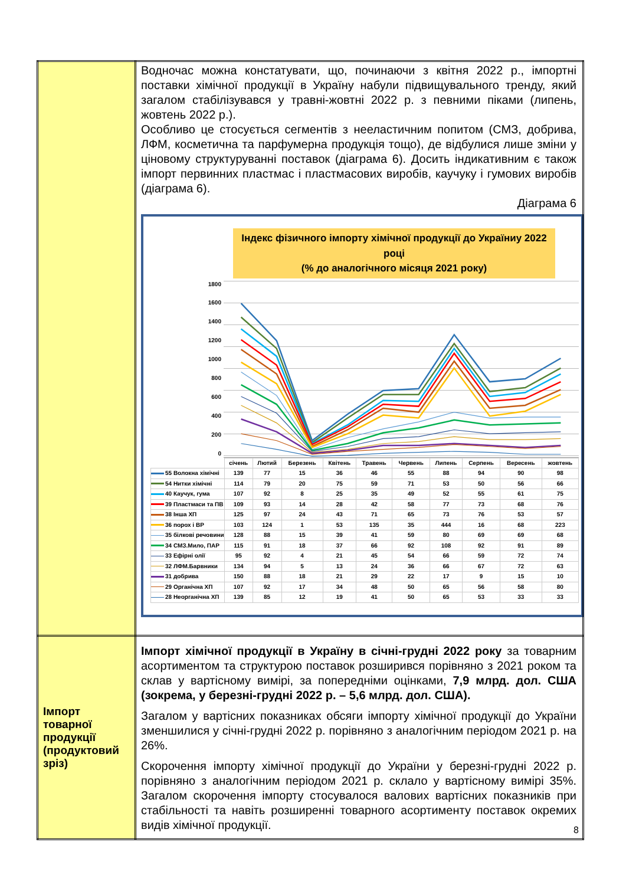| | Водночас можна констатувати, що, починаючи з квітня 2022 р., імпортні поставки хімічної продукції в Україну набули підвищувального тренду, який загалом стабілізувався у травні-жовтні 2022 р. з певними піками (липень, жовтень 2022 р.). Особливо це стосується сегментів з нееластичним попитом (СМЗ, добрива, ЛФМ, косметична та парфумерна продукція тощо), де відбулися лише зміни у ціновому структуруванні поставок (діаграма 6). Досить індикативним є також імпорт первинних пластмас і пластмасових виробів, каучуку і гумових виробів (діаграма 6). Діаграма 6 Індекс фізичного імпорту хімічної продукції до Україниу 2022 році (% до аналогічного місяця 2021 року) 1800 1600 1400 1200 1000 800 600 400 200 0 / / січень / Лютий / Березень / Квітень / Травень / Червень / Липень / Серпень / Вересень / жовтень / / --- / --- / --- / --- / --- / --- / --- / --- / --- / --- / --- / / 55 Волокна хімічні / 139 / 77 / 15 / 36 / 46 / 55 / 88 / 94 / 90 / 98 / / 54 Нитки хімічні / 114 / 79 / 20 / 75 / 59 / 71 / 53 / 50 / 56 / 66 / / 40 Каучук, гума / 107 / 92 / 8 / 25 / 35 / 49 / 52 / 55 / 61 / 75 / / 39 Пластмаси та ПВ / 109 / 93 / 14 / 28 / 42 / 58 / 77 / 73 / 68 / 76 / / 38 Інша ХП / 125 / 97 / 24 / 43 / 71 / 65 / 73 / 76 / 53 / 57 / / 36 порох і ВР / 103 / 124 / 1 / 53 / 135 / 35 / 444 / 16 / 68 / 223 / / 35 білкові речовини / 128 / 88 / 15 / 39 / 41 / 59 / 80 / 69 / 69 / 68 / / 34 СМЗ.Мило, ПАР / 115 / 91 / 18 / 37 / 66 / 92 / 108 / 92 / 91 / 89 / / 33 Ефірні олії / 95 / 92 / 4 / 21 / 45 / 54 / 66 / 59 / 72 / 74 / / 32 ЛФМ.Барвники / 134 / 94 / 5 / 13 / 24 / 36 / 66 / 67 / 72 / 63 / / 31 добрива / 150 / 88 / 18 / 21 / 29 / 22 / 17 / 9 / 15 / 10 / / 29 Органічна ХП / 107 / 92 / 17 / 34 / 48 / 50 / 65 / 56 / 58 / 80 / / 28 Неорганічна ХП / 139 / 85 / 12 / 19 / 41 / 50 / 65 / 53 / 33 / 33 / |
| Імпорт товарної продукції (продуктовий зріз) | Імпорт хімічної продукції в Україну в січні-грудні 2022 року за товарним асортиментом та структурою поставок розширився порівняно з 2021 роком та склав у вартісному вимірі, за попередніми оцінками, 7,9 млрд. дол. США (зокрема, у березні-грудні 2022 р. – 5,6 млрд. дол. США). Загалом у вартісних показниках обсяги імпорту хімічної продукції до України зменшилися у січні-грудні 2022 р. порівняно з аналогічним періодом 2021 р. на 26%. Скорочення імпорту хімічної продукції до України у березні-грудні 2022 р. порівняно з аналогічним періодом 2021 р. склало у вартісному вимірі 35%. Загалом скорочення імпорту стосувалося валових вартісних показників при стабільності та навіть розширенні товарного асортименту поставок окремих видів хімічної продукції. |
8